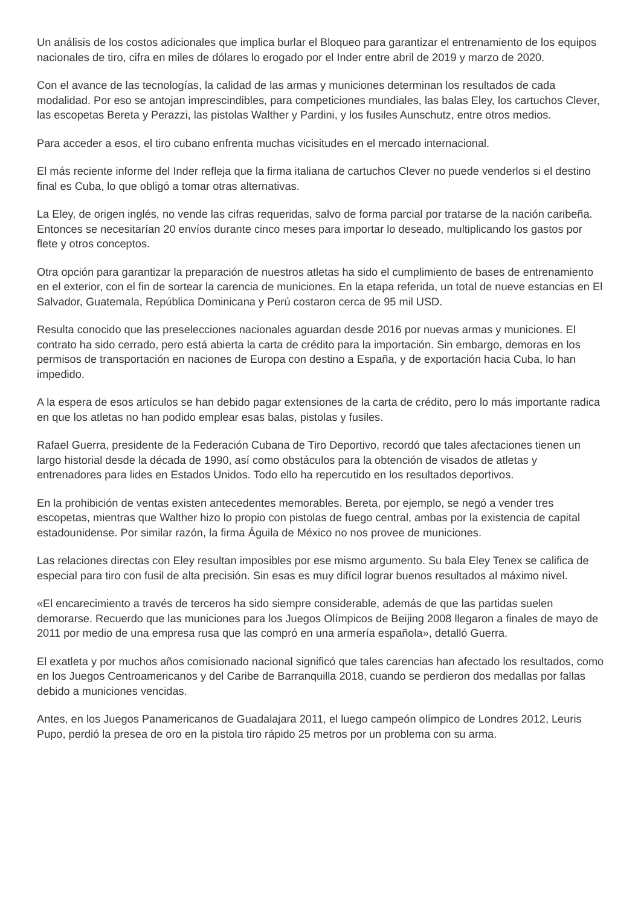Un análisis de los costos adicionales que implica burlar el Bloqueo para garantizar el entrenamiento de los equipos nacionales de tiro, cifra en miles de dólares lo erogado por el Inder entre abril de 2019 y marzo de 2020.
Con el avance de las tecnologías, la calidad de las armas y municiones determinan los resultados de cada modalidad. Por eso se antojan imprescindibles, para competiciones mundiales, las balas Eley, los cartuchos Clever, las escopetas Bereta y Perazzi, las pistolas Walther y Pardini, y los fusiles Aunschutz, entre otros medios.
Para acceder a esos, el tiro cubano enfrenta muchas vicisitudes en el mercado internacional.
El más reciente informe del Inder refleja que la firma italiana de cartuchos Clever no puede venderlos si el destino final es Cuba, lo que obligó a tomar otras alternativas.
La Eley, de origen inglés, no vende las cifras requeridas, salvo de forma parcial por tratarse de la nación caribeña. Entonces se necesitarían 20 envíos durante cinco meses para importar lo deseado, multiplicando los gastos por flete y otros conceptos.
Otra opción para garantizar la preparación de nuestros atletas ha sido el cumplimiento de bases de entrenamiento en el exterior, con el fin de sortear la carencia de municiones. En la etapa referida, un total de nueve estancias en El Salvador, Guatemala, República Dominicana y Perú costaron cerca de 95 mil USD.
Resulta conocido que las preselecciones nacionales aguardan desde 2016 por nuevas armas y municiones. El contrato ha sido cerrado, pero está abierta la carta de crédito para la importación. Sin embargo, demoras en los permisos de transportación en naciones de Europa con destino a España, y de exportación hacia Cuba, lo han impedido.
A la espera de esos artículos se han debido pagar extensiones de la carta de crédito, pero lo más importante radica en que los atletas no han podido emplear esas balas, pistolas y fusiles.
Rafael Guerra, presidente de la Federación Cubana de Tiro Deportivo, recordó que tales afectaciones tienen un largo historial desde la década de 1990, así como obstáculos para la obtención de visados de atletas y entrenadores para lides en Estados Unidos. Todo ello ha repercutido en los resultados deportivos.
En la prohibición de ventas existen antecedentes memorables. Bereta, por ejemplo, se negó a vender tres escopetas, mientras que Walther hizo lo propio con pistolas de fuego central, ambas por la existencia de capital estadounidense. Por similar razón, la firma Águila de México no nos provee de municiones.
Las relaciones directas con Eley resultan imposibles por ese mismo argumento. Su bala Eley Tenex se califica de especial para tiro con fusil de alta precisión. Sin esas es muy difícil lograr buenos resultados al máximo nivel.
«El encarecimiento a través de terceros ha sido siempre considerable, además de que las partidas suelen demorarse. Recuerdo que las municiones para los Juegos Olímpicos de Beijing 2008 llegaron a finales de mayo de 2011 por medio de una empresa rusa que las compró en una armería española», detalló Guerra.
El exatleta y por muchos años comisionado nacional significó que tales carencias han afectado los resultados, como en los Juegos Centroamericanos y del Caribe de Barranquilla 2018, cuando se perdieron dos medallas por fallas debido a municiones vencidas.
Antes, en los Juegos Panamericanos de Guadalajara 2011, el luego campeón olímpico de Londres 2012, Leuris Pupo, perdió la presea de oro en la pistola tiro rápido 25 metros por un problema con su arma.